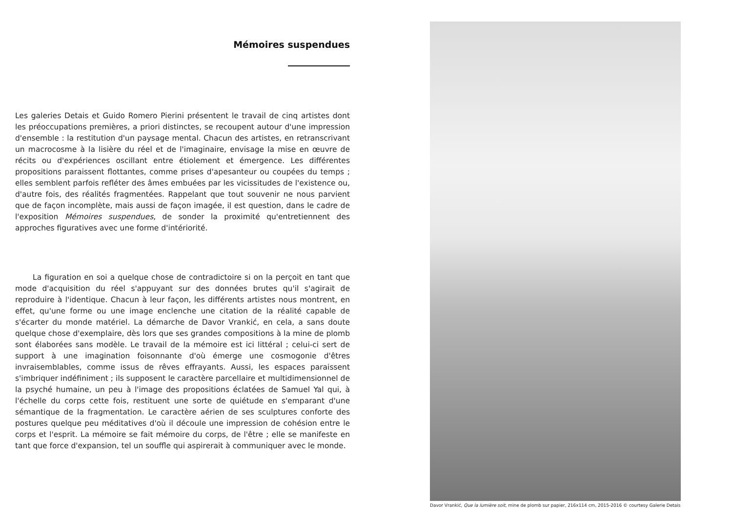Mémoires suspendues
Les galeries Detais et Guido Romero Pierini présentent le travail de cinq artistes dont les préoccupations premières, a priori distinctes, se recoupent autour d'une impression d'ensemble : la restitution d'un paysage mental. Chacun des artistes, en retranscrivant un macrocosme à la lisière du réel et de l'imaginaire, envisage la mise en œuvre de récits ou d'expériences oscillant entre étiolement et émergence. Les différentes propositions paraissent flottantes, comme prises d'apesanteur ou coupées du temps ; elles semblent parfois refléter des âmes embuées par les vicissitudes de l'existence ou, d'autre fois, des réalités fragmentées. Rappelant que tout souvenir ne nous parvient que de façon incomplète, mais aussi de façon imagée, il est question, dans le cadre de l'exposition Mémoires suspendues, de sonder la proximité qu'entretiennent des approches figuratives avec une forme d'intériorité.
La figuration en soi a quelque chose de contradictoire si on la perçoit en tant que mode d'acquisition du réel s'appuyant sur des données brutes qu'il s'agirait de reproduire à l'identique. Chacun à leur façon, les différents artistes nous montrent, en effet, qu'une forme ou une image enclenche une citation de la réalité capable de s'écarter du monde matériel. La démarche de Davor Vrankić, en cela, a sans doute quelque chose d'exemplaire, dès lors que ses grandes compositions à la mine de plomb sont élaborées sans modèle. Le travail de la mémoire est ici littéral ; celui-ci sert de support à une imagination foisonnante d'où émerge une cosmogonie d'êtres invraisemblables, comme issus de rêves effrayants. Aussi, les espaces paraissent s'imbriquer indéfiniment ; ils supposent le caractère parcellaire et multidimensionnel de la psyché humaine, un peu à l'image des propositions éclatées de Samuel Yal qui, à l'échelle du corps cette fois, restituent une sorte de quiétude en s'emparant d'une sémantique de la fragmentation. Le caractère aérien de ses sculptures conforte des postures quelque peu méditatives d'où il découle une impression de cohésion entre le corps et l'esprit. La mémoire se fait mémoire du corps, de l'être ; elle se manifeste en tant que force d'expansion, tel un souffle qui aspirerait à communiquer avec le monde.
Davor Vrankić, Que la lumière soit, mine de plomb sur papier, 216x114 cm, 2015-2016 © courtesy Galerie Detais